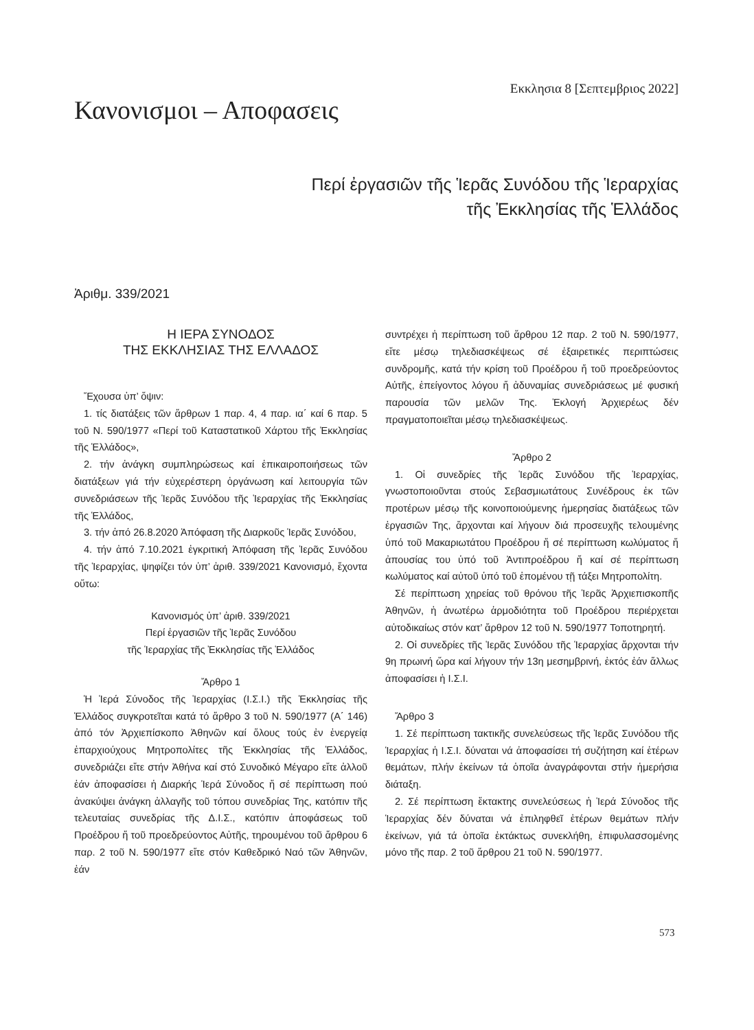Κανονισμοι – Αποφασεις
Εκκλησια 8 [Σεπτεμβριος 2022]
Περί ἐργασιῶν τῆς Ἱερᾶς Συνόδου τῆς Ἱεραρχίας
τῆς Ἐκκλησίας τῆς Ἑλλάδος
Ἀριθμ. 339/2021
Η ΙΕΡΑ ΣΥΝΟΔΟΣ
ΤΗΣ ΕΚΚΛΗΣΙΑΣ ΤΗΣ ΕΛΛΑΔΟΣ
Ἔχουσα ὑπ’ ὄψιν:
1. τίς διατάξεις τῶν ἄρθρων 1 παρ. 4, 4 παρ. ια΄ καί 6 παρ. 5 τοῦ Ν. 590/1977 «Περί τοῦ Καταστατικοῦ Χάρτου τῆς Ἐκκλησίας τῆς Ἑλλάδος»,
2. τήν ἀνάγκη συμπληρώσεως καί ἐπικαιροποιήσεως τῶν διατάξεων γιά τήν εὐχερέστερη ὀργάνωση καί λειτουργία τῶν συνεδριάσεων τῆς Ἱερᾶς Συνόδου τῆς Ἱεραρχίας τῆς Ἐκκλησίας τῆς Ἑλλάδος,
3. τήν ἀπό 26.8.2020 Ἀπόφαση τῆς Διαρκοῦς Ἱερᾶς Συνόδου,
4. τήν ἀπό 7.10.2021 ἐγκριτική Ἀπόφαση τῆς Ἱερᾶς Συνόδου τῆς Ἱεραρχίας, ψηφίζει τόν ὑπ’ ἀριθ. 339/2021 Κανονισμό, ἔχοντα οὕτω:
Κανονισμός ὑπ’ ἀριθ. 339/2021
Περί ἐργασιῶν τῆς Ἱερᾶς Συνόδου
τῆς Ἱεραρχίας τῆς Ἐκκλησίας τῆς Ἑλλάδος
Ἄρθρο 1
Ἡ Ἱερά Σύνοδος τῆς Ἱεραρχίας (Ι.Σ.Ι.) τῆς Ἐκκλησίας τῆς Ἑλλάδος συγκροτεῖται κατά τό ἄρθρο 3 τοῦ Ν. 590/1977 (Α΄ 146) ἀπό τόν Ἀρχιεπίσκοπο Ἀθηνῶν καί ὅλους τούς ἐν ἐνεργείᾳ ἐπαρχιούχους Μητροπολίτες τῆς Ἐκκλησίας τῆς Ἑλλάδος, συνεδριάζει εἴτε στήν Ἀθήνα καί στό Συνοδικό Μέγαρο εἴτε ἀλλοῦ ἐάν ἀποφασίσει ἡ Διαρκής Ἱερά Σύνοδος ἤ σέ περίπτωση πού ἀνακύψει ἀνάγκη ἀλλαγῆς τοῦ τόπου συνεδρίας Της, κατόπιν τῆς τελευταίας συνεδρίας τῆς Δ.Ι.Σ., κατόπιν ἀποφάσεως τοῦ Προέδρου ἤ τοῦ προεδρεύοντος Αὐτῆς, τηρουμένου τοῦ ἄρθρου 6 παρ. 2 τοῦ Ν. 590/1977 εἴτε στόν Καθεδρικό Ναό τῶν Ἀθηνῶν, ἐάν
συντρέχει ἡ περίπτωση τοῦ ἄρθρου 12 παρ. 2 τοῦ Ν. 590/1977, εἴτε μέσῳ τηλεδιασκέψεως σέ ἐξαιρετικές περιπτώσεις συνδρομῆς, κατά τήν κρίση τοῦ Προέδρου ἤ τοῦ προεδρεύοντος Αὐτῆς, ἐπείγοντος λόγου ἤ ἀδυναμίας συνεδριάσεως μέ φυσική παρουσία τῶν μελῶν Της. Ἐκλογή Ἀρχιερέως δέν πραγματοποιεῖται μέσῳ τηλεδιασκέψεως.
Ἄρθρο 2
1. Οἱ συνεδρίες τῆς Ἱερᾶς Συνόδου τῆς Ἱεραρχίας, γνωστοποιοῦνται στούς Σεβασμιωτάτους Συνέδρους ἐκ τῶν προτέρων μέσῳ τῆς κοινοποιούμενης ἡμερησίας διατάξεως τῶν ἐργασιῶν Της, ἄρχονται καί λήγουν διά προσευχῆς τελουμένης ὑπό τοῦ Μακαριωτάτου Προέδρου ἤ σέ περίπτωση κωλύματος ἤ ἀπουσίας του ὑπό τοῦ Ἀντιπροέδρου ἤ καί σέ περίπτωση κωλύματος καί αὐτοῦ ὑπό τοῦ ἑπομένου τῇ τάξει Μητροπολίτη.
Σέ περίπτωση χηρείας τοῦ θρόνου τῆς Ἱερᾶς Ἀρχιεπισκοπῆς Ἀθηνῶν, ἡ ἀνωτέρω ἁρμοδιότητα τοῦ Προέδρου περιέρχεται αὐτοδικαίως στόν κατ’ ἄρθρον 12 τοῦ Ν. 590/1977 Τοποτηρητή.
2. Οἱ συνεδρίες τῆς Ἱερᾶς Συνόδου τῆς Ἱεραρχίας ἄρχονται τήν 9η πρωινή ὥρα καί λήγουν τήν 13η μεσημβρινή, ἐκτός ἐάν ἄλλως ἀποφασίσει ἡ Ι.Σ.Ι.
Ἄρθρο 3
1. Σέ περίπτωση τακτικῆς συνελεύσεως τῆς Ἱερᾶς Συνόδου τῆς Ἱεραρχίας ἡ Ι.Σ.Ι. δύναται νά ἀποφασίσει τή συζήτηση καί ἑτέρων θεμάτων, πλήν ἐκείνων τά ὁποῖα ἀναγράφονται στήν ἡμερήσια διάταξη.
2. Σέ περίπτωση ἔκτακτης συνελεύσεως ἡ Ἱερά Σύνοδος τῆς Ἱεραρχίας δέν δύναται νά ἐπιληφθεῖ ἑτέρων θεμάτων πλήν ἐκείνων, γιά τά ὁποῖα ἐκτάκτως συνεκλήθη, ἐπιφυλασσομένης μόνο τῆς παρ. 2 τοῦ ἄρθρου 21 τοῦ Ν. 590/1977.
573